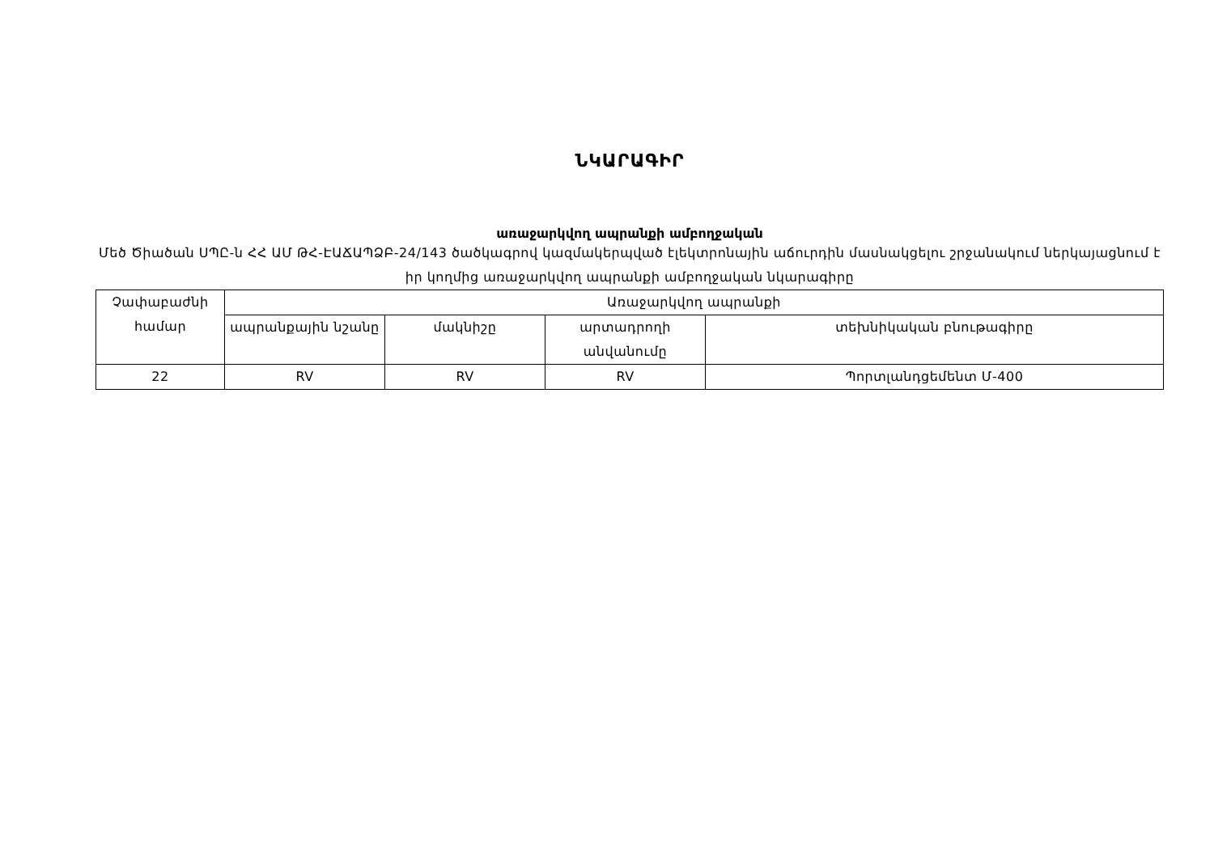ՆԿԱՐԱԳԻՐ
առաջարկվող ապրանքի ամբողջական
Մեծ Ծիածան ՍՊԸ-ն ՀՀ ԱՄ ԹՀ-ԷԱՃԱՊՁԲ-24/143 ծածկագրով կազմակերպված էլեկտրոնային աճուրդին մասնակցելու շրջանակում ներկայացնում է իր կողմից առաջարկվող ապրանքի ամբողջական նկարագիրը
| Չափաբաժնի համար | Առաջարկվող ապրանքի | | | |
| --- | --- | --- | --- | --- |
| | ապրանքային նշանը | մակնիշը | արտադրողի անվանումը | տեխնիկական բնութագիրը |
| 22 | RV | RV | RV | Պորտլանդցեմենտ Մ-400 |